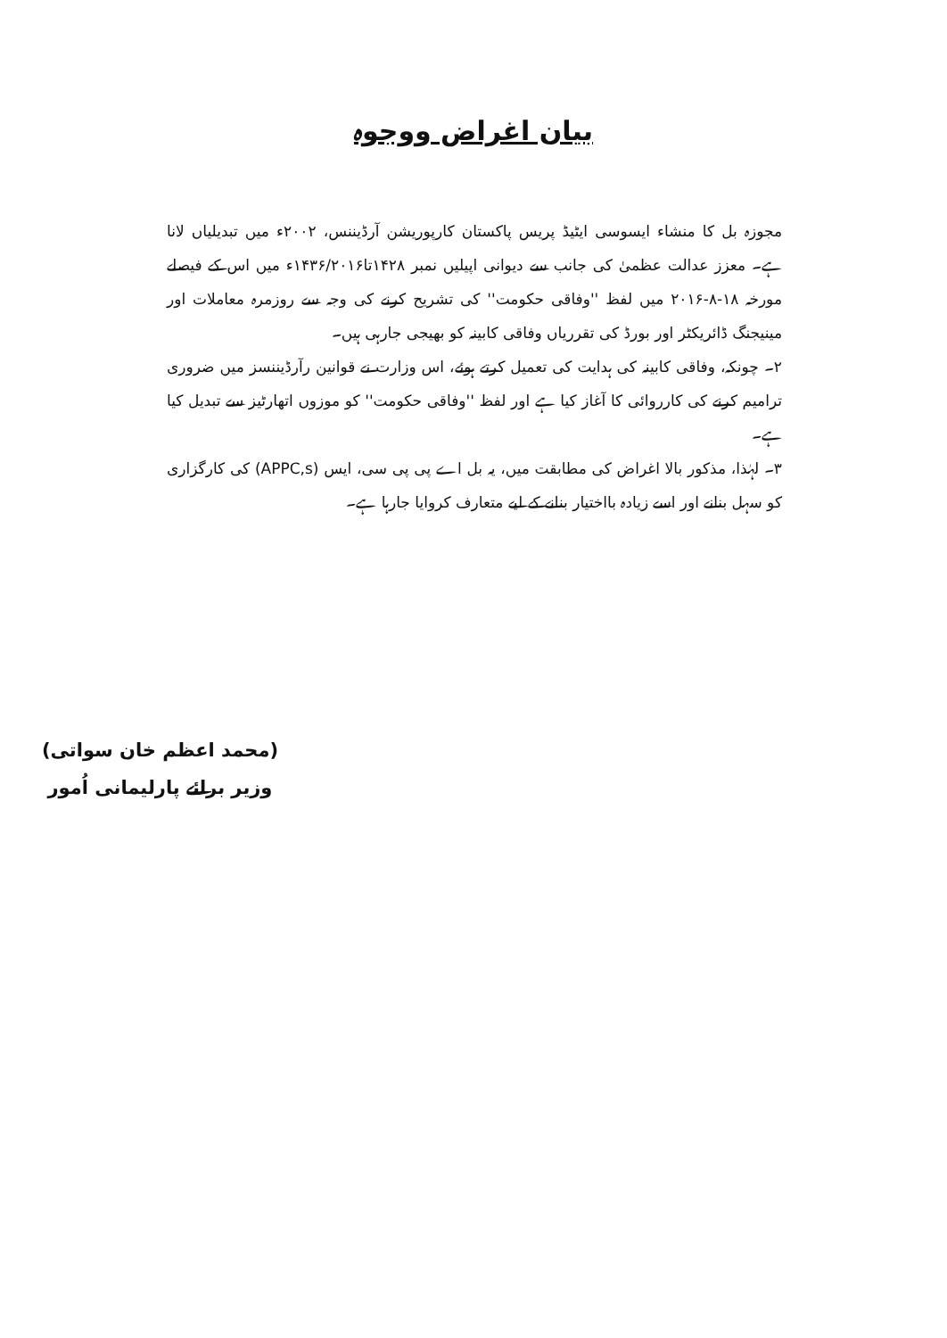بیان اغراض ووجوہ
مجوزہ بل کا منشاء ایسوسی ایٹیڈ پریس پاکستان کارپوریشن آرڈیننس، ۲۰۰۲ء میں تبدیلیاں لانا ہے۔ معزز عدالت عظمیٰ کی جانب سے دیوانی اپیلیں نمبر ۱۴۲۸تا۱۴۳۶/۲۰۱۶ء میں اس کے فیصلے مورخہ ۱۸-۸-۲۰۱۶ میں لفظ ''وفاقی حکومت'' کی تشریح کرنے کی وجہ سے روزمرہ معاملات اور مینیجنگ ڈائریکٹر اور بورڈ کی تقرریاں وفاقی کابینہ کو بھیجی جارہی ہیں۔
۲۔ چونکہ، وفاقی کابینہ کی ہدایت کی تعمیل کرتے ہوئے، اس وزارت نے قوانین رآرڈیننسز میں ضروری ترامیم کرنے کی کارروائی کا آغاز کیا ہے اور لفظ ''وفاقی حکومت'' کو موزوں اتھارٹیز سے تبدیل کیا ہے۔
۳۔ لہٰذا، مذکور بالا اغراض کی مطابقت میں، یہ بل اے پی پی سی، ایس (APPC,s) کی کارگزاری کو سہل بنانے اور اسے زیادہ بااختیار بنانے کے لیے متعارف کروایا جارہا ہے۔
(محمد اعظم خان سواتی)
وزیر برائے پارلیمانی اُمور